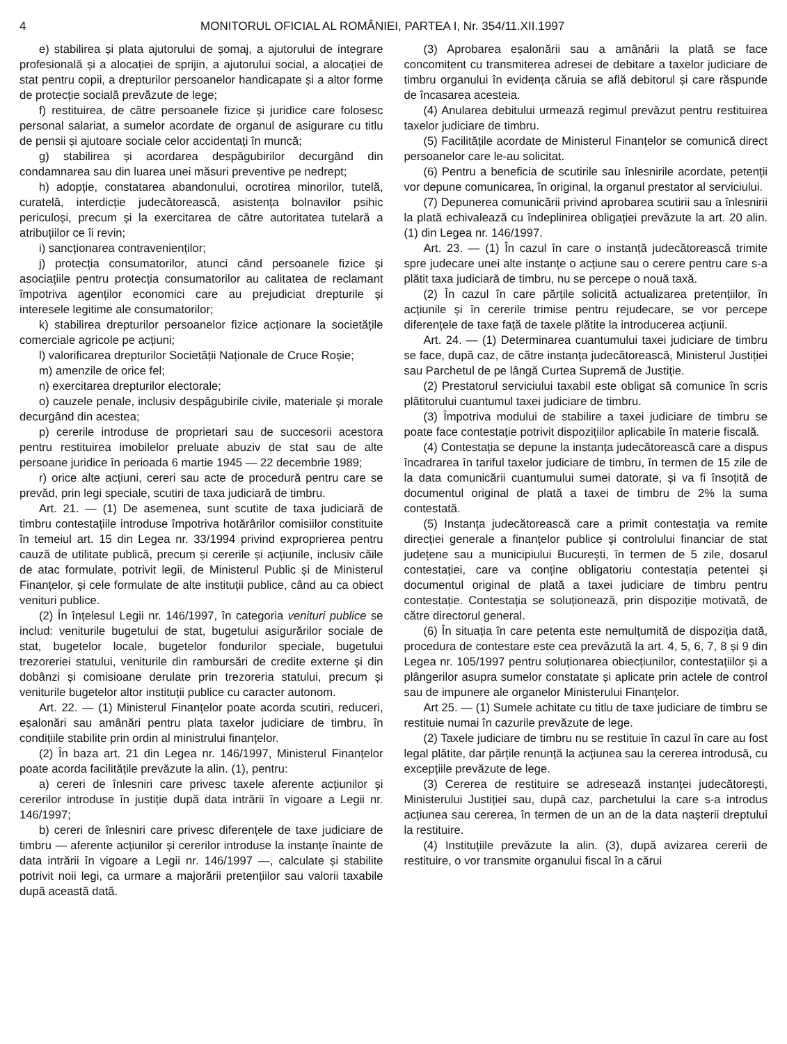4 MONITORUL OFICIAL AL ROMÂNIEI, PARTEA I, Nr. 354/11.XII.1997
e) stabilirea și plata ajutorului de șomaj, a ajutorului de integrare profesională și a alocației de sprijin, a ajutorului social, a alocației de stat pentru copii, a drepturilor persoanelor handicapate și a altor forme de protecție socială prevăzute de lege;
f) restituirea, de către persoanele fizice și juridice care folosesc personal salariat, a sumelor acordate de organul de asigurare cu titlu de pensii și ajutoare sociale celor accidentați în muncă;
g) stabilirea și acordarea despăgubirilor decurgând din condamnarea sau din luarea unei măsuri preventive pe nedrept;
h) adopție, constatarea abandonului, ocrotirea minorilor, tutelă, curatelă, interdicție judecătorească, asistența bolnavilor psihic periculoși, precum și la exercitarea de către autoritatea tutelară a atribuțiilor ce îi revin;
i) sancționarea contravenienților;
j) protecția consumatorilor, atunci când persoanele fizice și asociațiile pentru protecția consumatorilor au calitatea de reclamant împotriva agenților economici care au prejudiciat drepturile și interesele legitime ale consumatorilor;
k) stabilirea drepturilor persoanelor fizice acționare la societățile comerciale agricole pe acțiuni;
l) valorificarea drepturilor Societății Naționale de Cruce Roșie;
m) amenzile de orice fel;
n) exercitarea drepturilor electorale;
o) cauzele penale, inclusiv despăgubirile civile, materiale și morale decurgând din acestea;
p) cererile introduse de proprietari sau de succesorii acestora pentru restituirea imobilelor preluate abuziv de stat sau de alte persoane juridice în perioada 6 martie 1945 — 22 decembrie 1989;
r) orice alte acțiuni, cereri sau acte de procedură pentru care se prevăd, prin legi speciale, scutiri de taxa judiciară de timbru.
Art. 21. — (1) De asemenea, sunt scutite de taxa judiciară de timbru contestațiile introduse împotriva hotărârilor comisiilor constituite în temeiul art. 15 din Legea nr. 33/1994 privind exproprierea pentru cauză de utilitate publică, precum și cererile și acțiunile, inclusiv căile de atac formulate, potrivit legii, de Ministerul Public și de Ministerul Finanțelor, și cele formulate de alte instituții publice, când au ca obiect venituri publice.
(2) În înțelesul Legii nr. 146/1997, în categoria venituri publice se includ: veniturile bugetului de stat, bugetului asigurărilor sociale de stat, bugetelor locale, bugetelor fondurilor speciale, bugetului trezoreriei statului, veniturile din rambursări de credite externe și din dobânzi și comisioane derulate prin trezoreria statului, precum și veniturile bugetelor altor instituții publice cu caracter autonom.
Art. 22. — (1) Ministerul Finanțelor poate acorda scutiri, reduceri, eșalonări sau amânări pentru plata taxelor judiciare de timbru, în condițiile stabilite prin ordin al ministrului finanțelor.
(2) În baza art. 21 din Legea nr. 146/1997, Ministerul Finanțelor poate acorda facilitățile prevăzute la alin. (1), pentru:
a) cereri de înlesniri care privesc taxele aferente acțiunilor și cererilor introduse în justiție după data intrării în vigoare a Legii nr. 146/1997;
b) cereri de înlesniri care privesc diferențele de taxe judiciare de timbru — aferente acțiunilor și cererilor introduse la instanțe înainte de data intrării în vigoare a Legii nr. 146/1997 —, calculate și stabilite potrivit noii legi, ca urmare a majorării pretențiilor sau valorii taxabile după această dată.
(3) Aprobarea eșalonării sau a amânării la plată se face concomitent cu transmiterea adresei de debitare a taxelor judiciare de timbru organului în evidența căruia se află debitorul și care răspunde de încasarea acesteia.
(4) Anularea debitului urmează regimul prevăzut pentru restituirea taxelor judiciare de timbru.
(5) Facilitățile acordate de Ministerul Finanțelor se comunică direct persoanelor care le-au solicitat.
(6) Pentru a beneficia de scutirile sau înlesnirile acordate, petenții vor depune comunicarea, în original, la organul prestator al serviciului.
(7) Depunerea comunicării privind aprobarea scutirii sau a înlesnirii la plată echivalează cu îndeplinirea obligației prevăzute la art. 20 alin. (1) din Legea nr. 146/1997.
Art. 23. — (1) În cazul în care o instanță judecătorească trimite spre judecare unei alte instanțe o acțiune sau o cerere pentru care s-a plătit taxa judiciară de timbru, nu se percepe o nouă taxă.
(2) În cazul în care părțile solicită actualizarea pretențiilor, în acțiunile și în cererile trimise pentru rejudecare, se vor percepe diferențele de taxe față de taxele plătite la introducerea acțiunii.
Art. 24. — (1) Determinarea cuantumului taxei judiciare de timbru se face, după caz, de către instanța judecătorească, Ministerul Justiției sau Parchetul de pe lângă Curtea Supremă de Justiție.
(2) Prestatorul serviciului taxabil este obligat să comunice în scris plătitorului cuantumul taxei judiciare de timbru.
(3) Împotriva modului de stabilire a taxei judiciare de timbru se poate face contestație potrivit dispozițiilor aplicabile în materie fiscală.
(4) Contestația se depune la instanța judecătorească care a dispus încadrarea în tariful taxelor judiciare de timbru, în termen de 15 zile de la data comunicării cuantumului sumei datorate, și va fi însoțită de documentul original de plată a taxei de timbru de 2% la suma contestată.
(5) Instanța judecătorească care a primit contestația va remite direcției generale a finanțelor publice și controlului financiar de stat județene sau a municipiului București, în termen de 5 zile, dosarul contestației, care va conține obligatoriu contestația petentei și documentul original de plată a taxei judiciare de timbru pentru contestație. Contestația se soluționează, prin dispoziție motivată, de către directorul general.
(6) În situația în care petenta este nemulțumită de dispoziția dată, procedura de contestare este cea prevăzută la art. 4, 5, 6, 7, 8 și 9 din Legea nr. 105/1997 pentru soluționarea obiecțiunilor, contestațiilor și a plângerilor asupra sumelor constatate și aplicate prin actele de control sau de impunere ale organelor Ministerului Finanțelor.
Art 25. — (1) Sumele achitate cu titlu de taxe judiciare de timbru se restituie numai în cazurile prevăzute de lege.
(2) Taxele judiciare de timbru nu se restituie în cazul în care au fost legal plătite, dar părțile renunță la acțiunea sau la cererea introdusă, cu excepțiile prevăzute de lege.
(3) Cererea de restituire se adresează instanței judecătorești, Ministerului Justiției sau, după caz, parchetului la care s-a introdus acțiunea sau cererea, în termen de un an de la data nașterii dreptului la restituire.
(4) Instituțiile prevăzute la alin. (3), după avizarea cererii de restituire, o vor transmite organului fiscal în a cărui